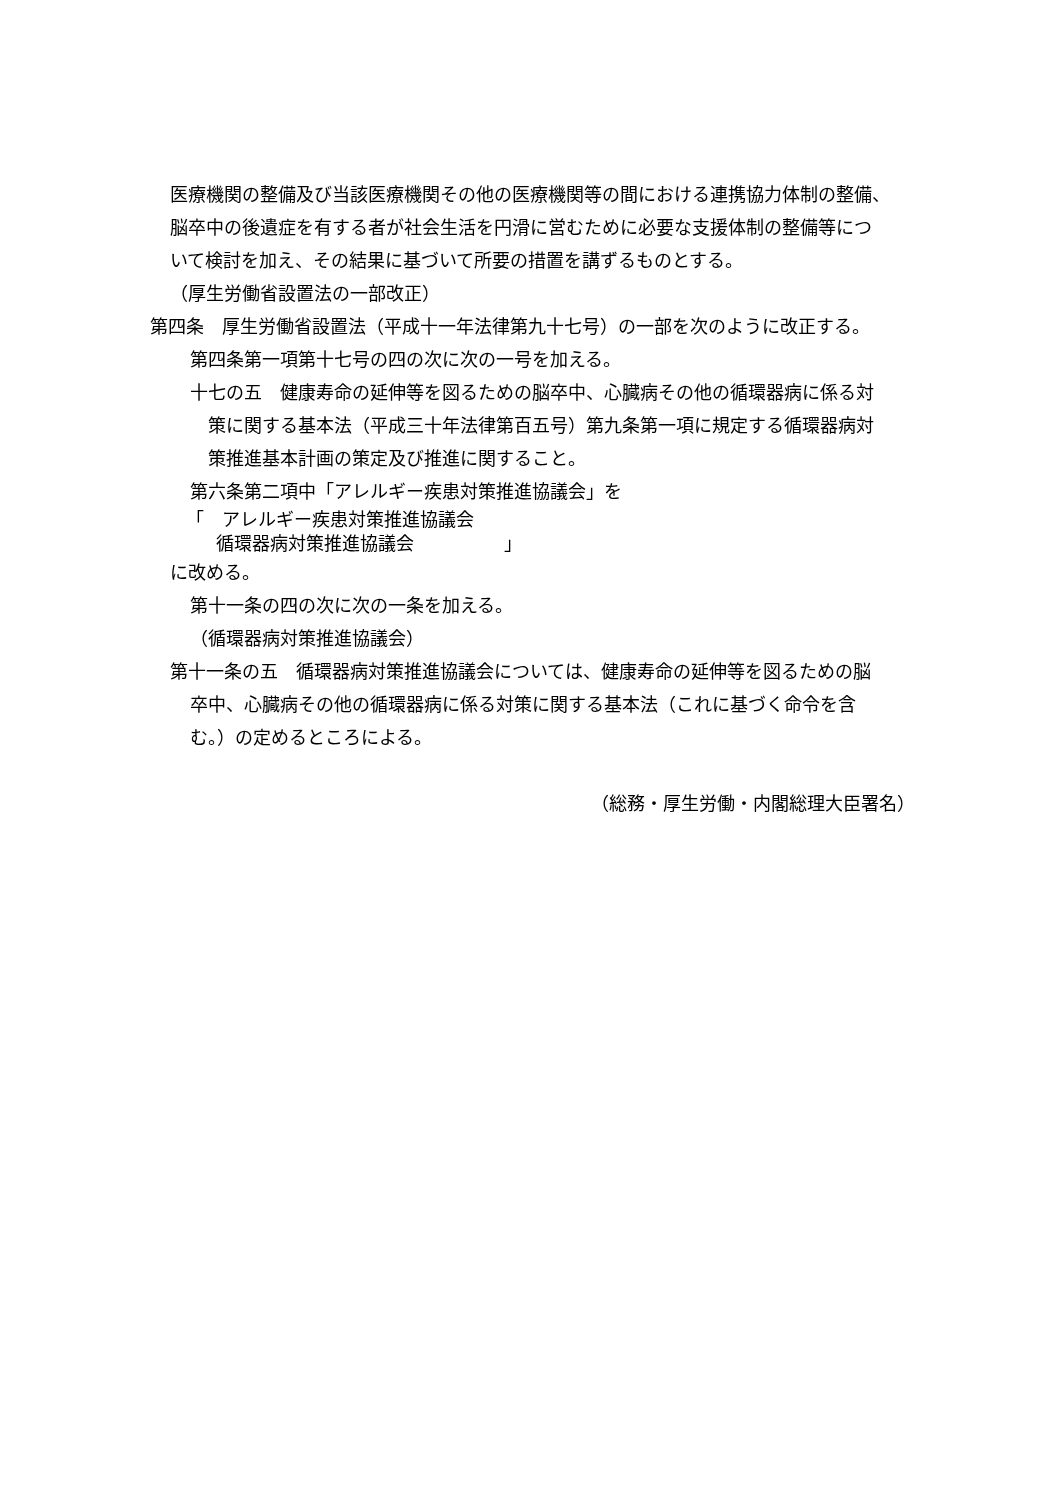医療機関の整備及び当該医療機関その他の医療機関等の間における連携協力体制の整備、
脳卒中の後遺症を有する者が社会生活を円滑に営むために必要な支援体制の整備等につ
いて検討を加え、その結果に基づいて所要の措置を講ずるものとする。
（厚生労働省設置法の一部改正）
第四条　厚生労働省設置法（平成十一年法律第九十七号）の一部を次のように改正する。
第四条第一項第十七号の四の次に次の一号を加える。
十七の五　健康寿命の延伸等を図るための脳卒中、心臓病その他の循環器病に係る対
策に関する基本法（平成三十年法律第百五号）第九条第一項に規定する循環器病対
策推進基本計画の策定及び推進に関すること。
第六条第二項中「アレルギー疾患対策推進協議会」を
「　アレルギー疾患対策推進協議会
循環器病対策推進協議会　　　　　」
に改める。
第十一条の四の次に次の一条を加える。
（循環器病対策推進協議会）
第十一条の五　循環器病対策推進協議会については、健康寿命の延伸等を図るための脳
卒中、心臓病その他の循環器病に係る対策に関する基本法（これに基づく命令を含
む。）の定めるところによる。
（総務・厚生労働・内閣総理大臣署名）